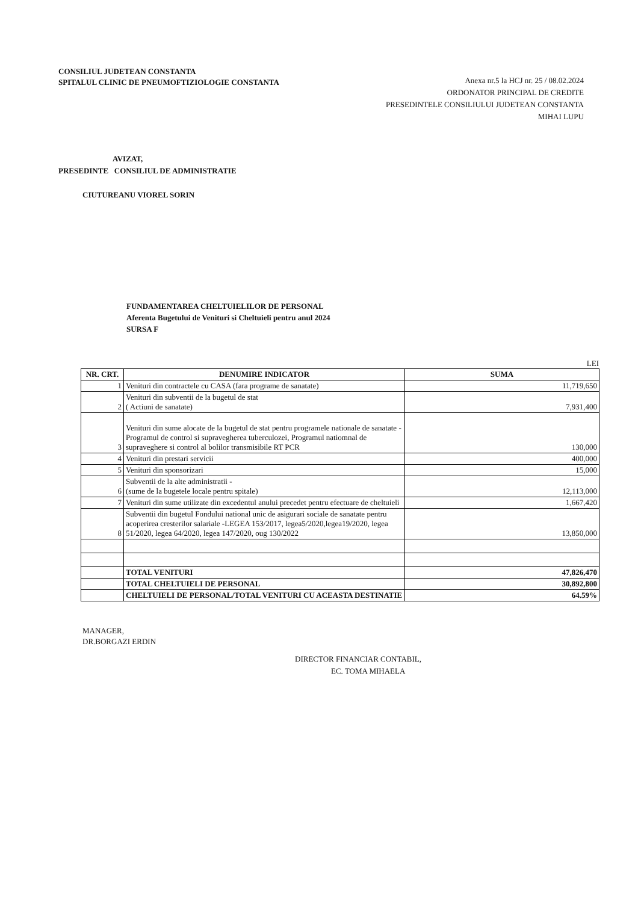CONSILIUL JUDETEAN CONSTANTA
SPITALUL CLINIC DE PNEUMOFTIZIOLOGIE CONSTANTA
Anexa nr.5 la HCJ nr. 25 / 08.02.2024
ORDONATOR PRINCIPAL DE CREDITE
PRESEDINTELE CONSILIULUI JUDETEAN CONSTANTA
MIHAI LUPU
AVIZAT,
PRESEDINTE CONSILIUL DE ADMINISTRATIE
CIUTUREANU VIOREL SORIN
FUNDAMENTAREA CHELTUIELILOR DE PERSONAL
Aferenta Bugetului de Venituri si Cheltuieli pentru anul 2024
SURSA F
LEI
| NR. CRT. | DENUMIRE INDICATOR | SUMA |
| --- | --- | --- |
| 1 | Venituri din contractele cu CASA (fara programe de sanatate) | 11,719,650 |
| 2 | Venituri din subventii de la bugetul de stat ( Actiuni de sanatate) | 7,931,400 |
| 3 | Venituri din sume alocate de la bugetul de stat pentru programele nationale de sanatate -Programul de control si supravegherea tuberculozei, Programul natiomnal de supraveghere si control al bolilor transmisibile RT PCR | 130,000 |
| 4 | Venituri din prestari servicii | 400,000 |
| 5 | Venituri din sponsorizari | 15,000 |
| 6 | Subventii de la alte administratii - (sume de la bugetele locale pentru spitale) | 12,113,000 |
| 7 | Venituri din sume utilizate din excedentul anului precedet pentru efectuare de cheltuieli | 1,667,420 |
| 8 | Subventii din bugetul Fondului national unic de asigurari sociale de sanatate pentru acoperirea cresterilor salariale -LEGEA 153/2017, legea5/2020,legea19/2020, legea 51/2020, legea 64/2020, legea 147/2020, oug 130/2022 | 13,850,000 |
| | TOTAL VENITURI | 47,826,470 |
| | TOTAL CHELTUIELI DE PERSONAL | 30,892,800 |
| | CHELTUIELI DE PERSONAL/TOTAL VENITURI CU ACEASTA DESTINATIE | 64.59% |
MANAGER,
DR.BORGAZI ERDIN
DIRECTOR FINANCIAR CONTABIL,
EC. TOMA MIHAELA